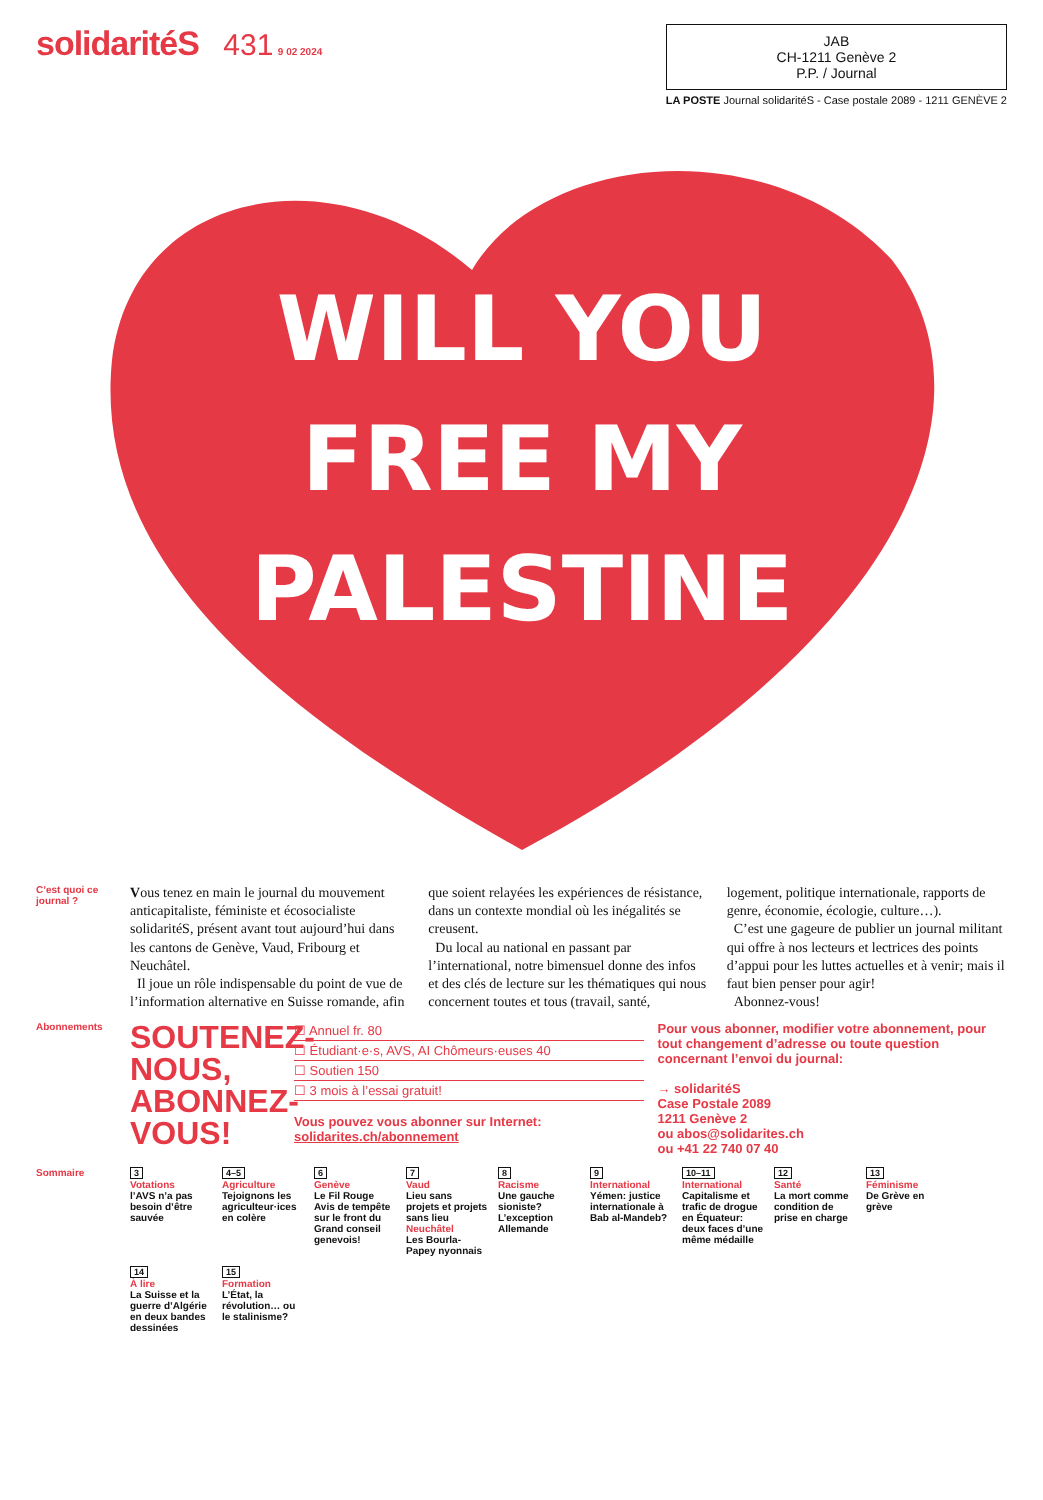solidaritéS 431 9 02 2024
JAB
CH-1211 Genève 2
P.P. / Journal
LA POSTE Journal solidaritéS - Case postale 2089 - 1211 GENÈVE 2
WILL YOU
FREE MY
PALESTINE
C’est quoi ce journal ?
Vous tenez en main le journal du mouvement anticapitaliste, féministe et écosocialiste solidaritéS, présent avant tout aujourd’hui dans les cantons de Genève, Vaud, Fribourg et Neuchâtel.
Il joue un rôle indispensable du point de vue de l’information alternative en Suisse romande, afin que soient relayées les expériences de résistance, dans un contexte mondial où les inégalités se creusent.
Du local au national en passant par l’international, notre bimensuel donne des infos et des clés de lecture sur les thématiques qui nous concernent toutes et tous (travail, santé, logement, politique internationale, rapports de genre, économie, écologie, culture…).
C’est une gageure de publier un journal militant qui offre à nos lecteurs et lectrices des points d’appui pour les luttes actuelles et à venir; mais il faut bien penser pour agir!
Abonnez-vous!
Abonnements
SOUTENEZ-NOUS, ABONNEZ-VOUS!
☐ Annuel fr. 80
☐ Étudiant·e·s, AVS, AI Chômeurs·euses 40
☐ Soutien 150
☐ 3 mois à l’essai gratuit!
Vous pouvez vous abonner sur Internet: solidarites.ch/abonnement
Pour vous abonner, modifier votre abonnement, pour tout changement d’adresse ou toute question concernant l’envoi du journal:
→ solidaritéS
Case Postale 2089
1211 Genève 2
ou abos@solidarites.ch
ou +41 22 740 07 40
Sommaire 3
Votations
l’AVS n’a pas besoin d’être sauvée
4–5
Agriculture
Tejoignons les agriculteur·ices en colère
6
Genève
Le Fil Rouge
Avis de tempête sur le front du Grand conseil genevois!
7
Vaud
Lieu sans projets et projets sans lieu
Neuchâtel
Les Bourla-Papey nyonnais
8
Racisme
Une gauche sioniste? L’exception Allemande
9
International
Yémen: justice internationale à Bab al-Mandeb?
10–11
International
Capitalisme et trafic de drogue en Équateur: deux faces d’une même médaille
12
Santé
La mort comme condition de prise en charge
13
Féminisme
De Grève en grève
14
À lire
La Suisse et la guerre d’Algérie en deux bandes dessinées
15
Formation
L’État, la révolution… ou le stalinisme?